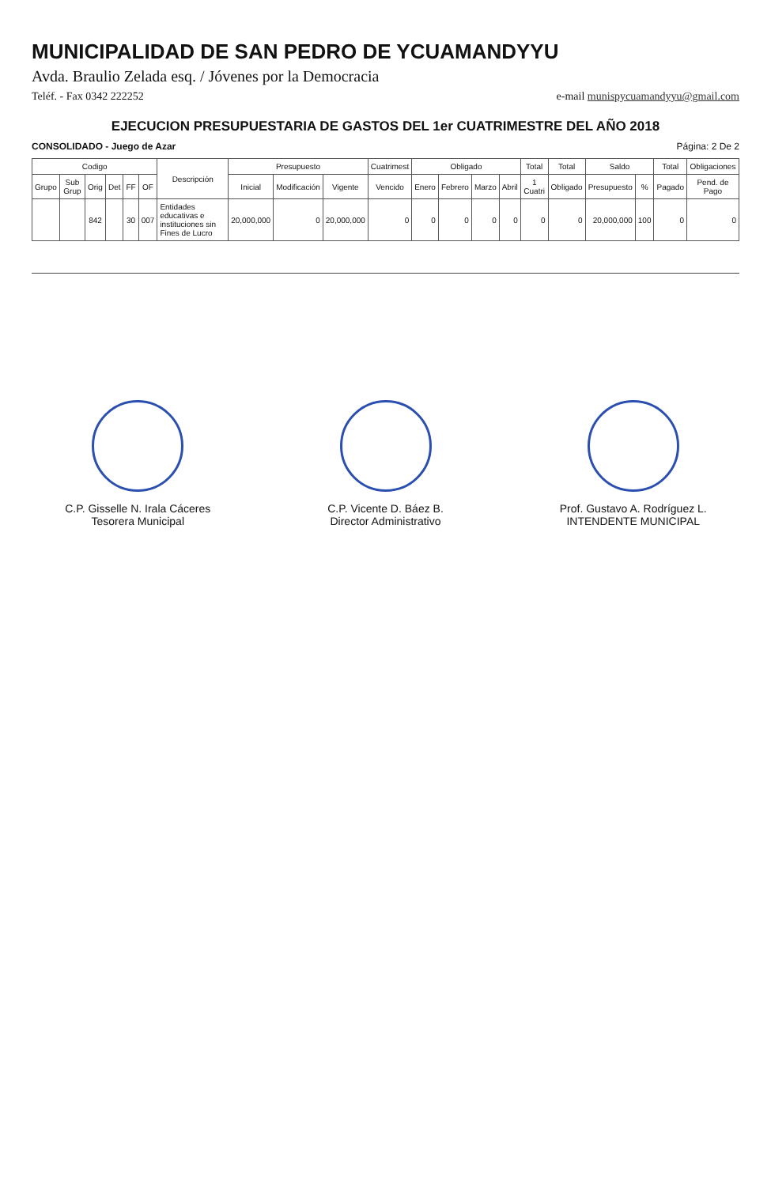MUNICIPALIDAD DE SAN PEDRO DE YCUAMANDYYU
Avda. Braulio Zelada esq. / Jóvenes por la Democracia
Teléf. - Fax 0342 222252 e-mail munispycuamandyyu@gmail.com
EJECUCION PRESUPUESTARIA DE GASTOS DEL 1er CUATRIMESTRE DEL AÑO 2018
CONSOLIDADO - Juego de Azar Página: 2 De 2
| Codigo | | | | | | Descripción | Presupuesto | | | Cuatrimest | Obligado | | | | Total | Total | Saldo | | Total | Obligaciones |
| --- | --- | --- | --- | --- | --- | --- | --- | --- | --- | --- | --- | --- | --- | --- | --- | --- | --- | --- | --- | --- |
| Grupo | Sub Grup | Orig | Det | FF | OF | | Inicial | Modificación | Vigente | Vencido | Enero | Febrero | Marzo | Abril | 1 Cuatri | Obligado | Presupuesto | % | Pagado | Pend. de Pago |
| | | 842 | | 30 | 007 | Entidades educativas e instituciones sin Fines de Lucro | 20,000,000 | 0 | 20,000,000 | 0 | 0 | 0 | 0 | 0 | 0 | 0 | 20,000,000 | 100 | 0 | 0 |
C.P. Gisselle N. Irala Cáceres
Tesorera Municipal
C.P. Vicente D. Báez B.
Director Administrativo
Prof. Gustavo A. Rodríguez L.
INTENDENTE MUNICIPAL